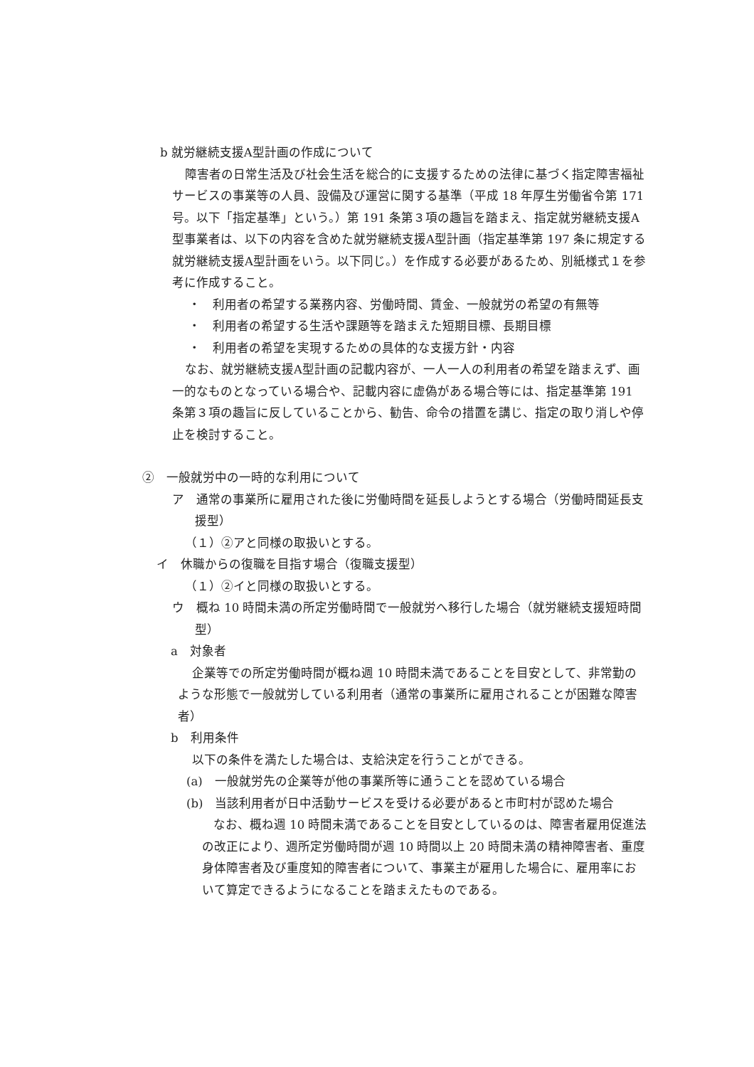b 就労継続支援A型計画の作成について
障害者の日常生活及び社会生活を総合的に支援するための法律に基づく指定障害福祉サービスの事業等の人員、設備及び運営に関する基準（平成 18 年厚生労働省令第 171 号。以下「指定基準」という。）第 191 条第３項の趣旨を踏まえ、指定就労継続支援A型事業者は、以下の内容を含めた就労継続支援A型計画（指定基準第 197 条に規定する就労継続支援A型計画をいう。以下同じ。）を作成する必要があるため、別紙様式１を参考に作成すること。
・　利用者の希望する業務内容、労働時間、賃金、一般就労の希望の有無等
・　利用者の希望する生活や課題等を踏まえた短期目標、長期目標
・　利用者の希望を実現するための具体的な支援方針・内容
なお、就労継続支援A型計画の記載内容が、一人一人の利用者の希望を踏まえず、画一的なものとなっている場合や、記載内容に虚偽がある場合等には、指定基準第 191 条第３項の趣旨に反していることから、勧告、命令の措置を講じ、指定の取り消しや停止を検討すること。
②　一般就労中の一時的な利用について
ア　通常の事業所に雇用された後に労働時間を延長しようとする場合（労働時間延長支援型）
（１）②アと同様の取扱いとする。
イ　休職からの復職を目指す場合（復職支援型）
（１）②イと同様の取扱いとする。
ウ　概ね 10 時間未満の所定労働時間で一般就労へ移行した場合（就労継続支援短時間型）
a　対象者
企業等での所定労働時間が概ね週 10 時間未満であることを目安として、非常勤のような形態で一般就労している利用者（通常の事業所に雇用されることが困難な障害者）
b　利用条件
以下の条件を満たした場合は、支給決定を行うことができる。
(a)　一般就労先の企業等が他の事業所等に通うことを認めている場合
(b)　当該利用者が日中活動サービスを受ける必要があると市町村が認めた場合
なお、概ね週 10 時間未満であることを目安としているのは、障害者雇用促進法の改正により、週所定労働時間が週 10 時間以上 20 時間未満の精神障害者、重度身体障害者及び重度知的障害者について、事業主が雇用した場合に、雇用率において算定できるようになることを踏まえたものである。